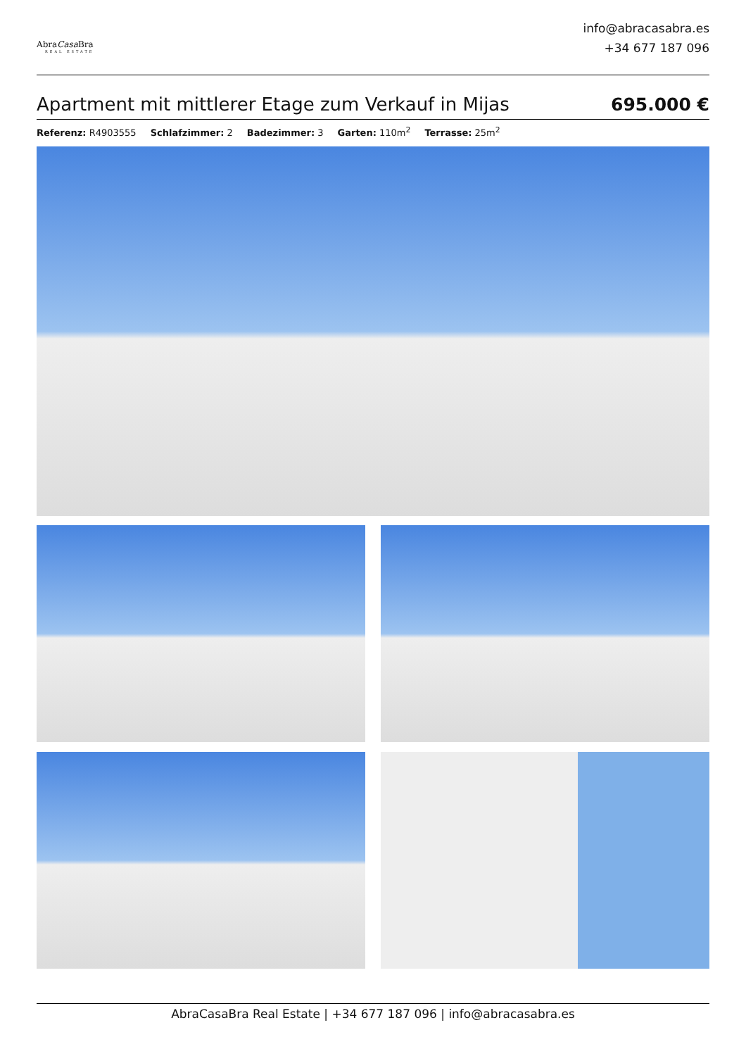AbraCasa Bra
REAL ESTATE
info@abracasabra.es
+34 677 187 096
Apartment mit mittlerer Etage zum Verkauf in Mijas
695.000 €
Referenz: R4903555 Schlafzimmer: 2 Badezimmer: 3 Garten: 110m<sup>2</sup> Terrasse: 25m<sup>2</sup>
AbraCasaBra Real Estate | +34 677 187 096 | info@abracasabra.es